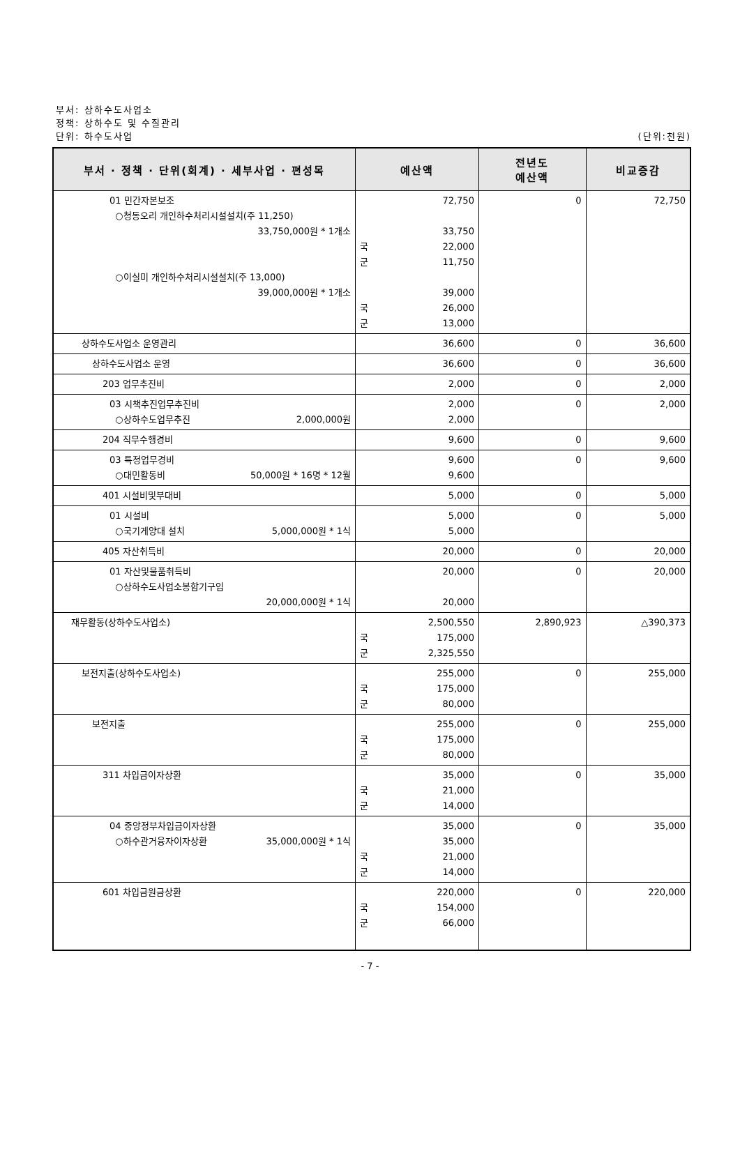부서: 상하수도사업소
정책: 상하수도 및 수질관리
단위: 하수도사업 (단위:천원)
| 부서 · 정책 · 단위(회계) · 세부사업 · 편성목 | 예산액 | 전년도 예산액 | 비교증감 |
| --- | --- | --- | --- |
| 01 민간자본보조 ○청동오리 개인하수처리시설설치(주 11,250) 33,750,000원 * 1개소 ○이실미 개인하수처리시설설치(주 13,000) 39,000,000원 * 1개소 | 72,750 33,750 국 22,000 군 11,750 39,000 국 26,000 군 13,000 | 0 | 72,750 |
| 상하수도사업소 운영관리 | 36,600 | 0 | 36,600 |
| 상하수도사업소 운영 | 36,600 | 0 | 36,600 |
| 203 업무추진비 | 2,000 | 0 | 2,000 |
| 03 시책추진업무추진비 ○상하수도업무추진 2,000,000원 | 2,000 2,000 | 0 | 2,000 |
| 204 직무수행경비 | 9,600 | 0 | 9,600 |
| 03 특정업무경비 ○대민활동비 50,000원 * 16명 * 12월 | 9,600 9,600 | 0 | 9,600 |
| 401 시설비및부대비 | 5,000 | 0 | 5,000 |
| 01 시설비 ○국기게양대 설치 5,000,000원 * 1식 | 5,000 5,000 | 0 | 5,000 |
| 405 자산취득비 | 20,000 | 0 | 20,000 |
| 01 자산및물품취득비 ○상하수도사업소봉합기구입 20,000,000원 * 1식 | 20,000 20,000 | 0 | 20,000 |
| 재무활동(상하수도사업소) | 2,500,550 국 175,000 군 2,325,550 | 2,890,923 | △390,373 |
| 보전지출(상하수도사업소) | 255,000 국 175,000 군 80,000 | 0 | 255,000 |
| 보전지출 | 255,000 국 175,000 군 80,000 | 0 | 255,000 |
| 311 차입금이자상환 | 35,000 국 21,000 군 14,000 | 0 | 35,000 |
| 04 중앙정부차입금이자상환 ○하수관거융자이자상환 35,000,000원 * 1식 | 35,000 35,000 국 21,000 군 14,000 | 0 | 35,000 |
| 601 차입금원금상환 | 220,000 국 154,000 군 66,000 | 0 | 220,000 |
- 7 -